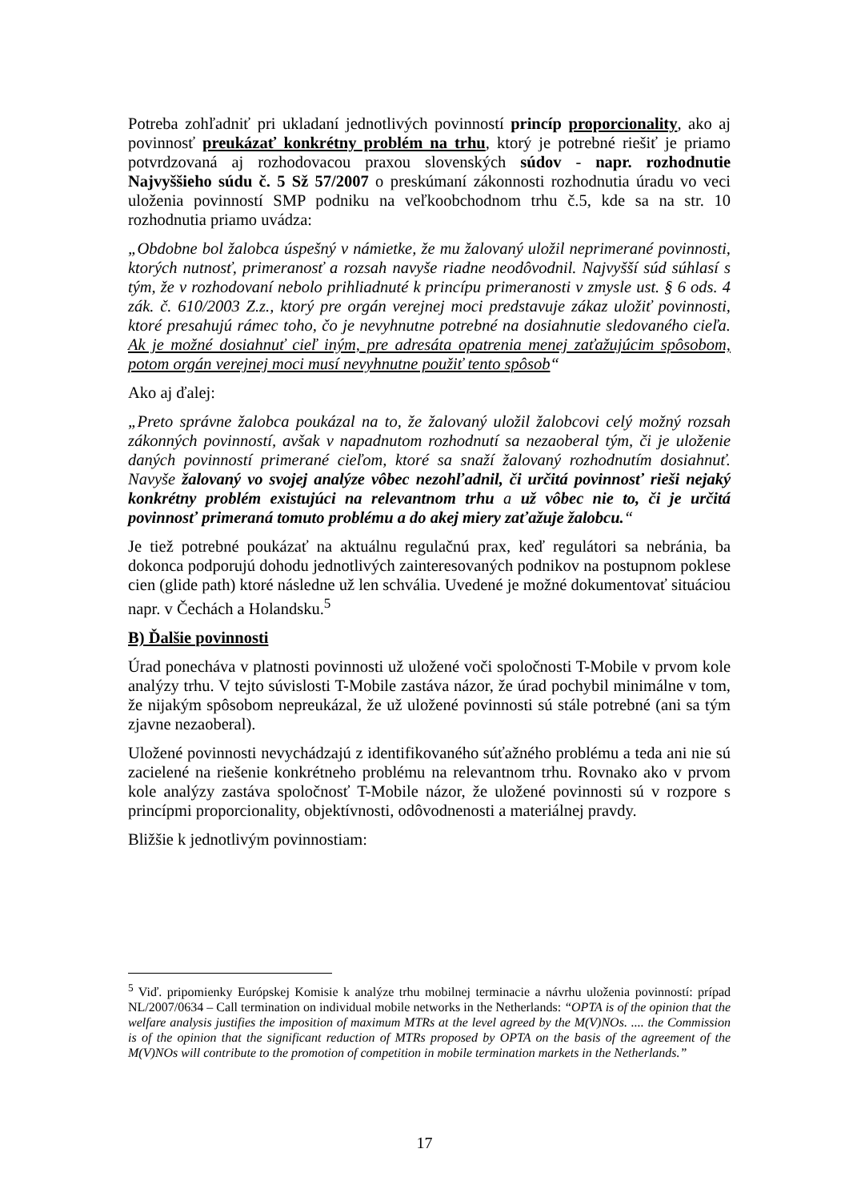Potreba zohľadniť pri ukladaní jednotlivých povinností princíp proporcionality, ako aj povinnosť preukázať konkrétny problém na trhu, ktorý je potrebné riešiť je priamo potvrdzovaná aj rozhodovacou praxou slovenských súdov - napr. rozhodnutie Najvyššieho súdu č. 5 Sž 57/2007 o preskúmaní zákonnosti rozhodnutia úradu vo veci uloženia povinností SMP podniku na veľkoobchodnom trhu č.5, kde sa na str. 10 rozhodnutia priamo uvádza:
„Obdobne bol žalobca úspešný v námietke, že mu žalovaný uložil neprimerané povinnosti, ktorých nutnosť, primeranosť a rozsah navyše riadne neodôvodnil. Najvyšší súd súhlasí s tým, že v rozhodovaní nebolo prihliadnuté k princípu primeranosti v zmysle ust. § 6 ods. 4 zák. č. 610/2003 Z.z., ktorý pre orgán verejnej moci predstavuje zákaz uložiť povinnosti, ktoré presahujú rámec toho, čo je nevyhnutne potrebné na dosiahnutie sledovaného cieľa. Ak je možné dosiahnuť cieľ iným, pre adresáta opatrenia menej zaťažujúcim spôsobom, potom orgán verejnej moci musí nevyhnutne použiť tento spôsob“
Ako aj ďalej:
„Preto správne žalobca poukázal na to, že žalovaný uložil žalobcovi celý možný rozsah zákonných povinností, avšak v napadnutom rozhodnutí sa nezaoberal tým, či je uloženie daných povinností primerané cieľom, ktoré sa snaží žalovaný rozhodnutím dosiahnuť. Navyše žalovaný vo svojej analýze vôbec nezohľadnil, či určitá povinnosť rieši nejaký konkrétny problém existujúci na relevantnom trhu a už vôbec nie to, či je určitá povinnosť primeraná tomuto problému a do akej miery zaťažuje žalobcu.“
Je tiež potrebné poukázať na aktuálnu regulačnú prax, keď regulátori sa nebránia, ba dokonca podporujú dohodu jednotlivých zainteresovaných podnikov na postupnom poklese cien (glide path) ktoré následne už len schvália. Uvedené je možné dokumentovať situáciou napr. v Čechách a Holandsku.<sup>5</sup>
B) Ďalšie povinnosti
Úrad ponecháva v platnosti povinnosti už uložené voči spoločnosti T-Mobile v prvom kole analýzy trhu. V tejto súvislosti T-Mobile zastáva názor, že úrad pochybil minimálne v tom, že nijakým spôsobom nepreukázal, že už uložené povinnosti sú stále potrebné (ani sa tým zjavne nezaoberal).
Uložené povinnosti nevychádzajú z identifikovaného súťažného problému a teda ani nie sú zacielené na riešenie konkrétneho problému na relevantnom trhu. Rovnako ako v prvom kole analýzy zastáva spoločnosť T-Mobile názor, že uložené povinnosti sú v rozpore s princípmi proporcionality, objektívnosti, odôvodnenosti a materiálnej pravdy.
Bližšie k jednotlivým povinnostiam:
<sup>5</sup> Viď. pripomienky Európskej Komisie k analýze trhu mobilnej terminacie a návrhu uloženia povinností: prípad NL/2007/0634 – Call termination on individual mobile networks in the Netherlands: “OPTA is of the opinion that the welfare analysis justifies the imposition of maximum MTRs at the level agreed by the M(V)NOs. .... the Commission is of the opinion that the significant reduction of MTRs proposed by OPTA on the basis of the agreement of the M(V)NOs will contribute to the promotion of competition in mobile termination markets in the Netherlands.”
17